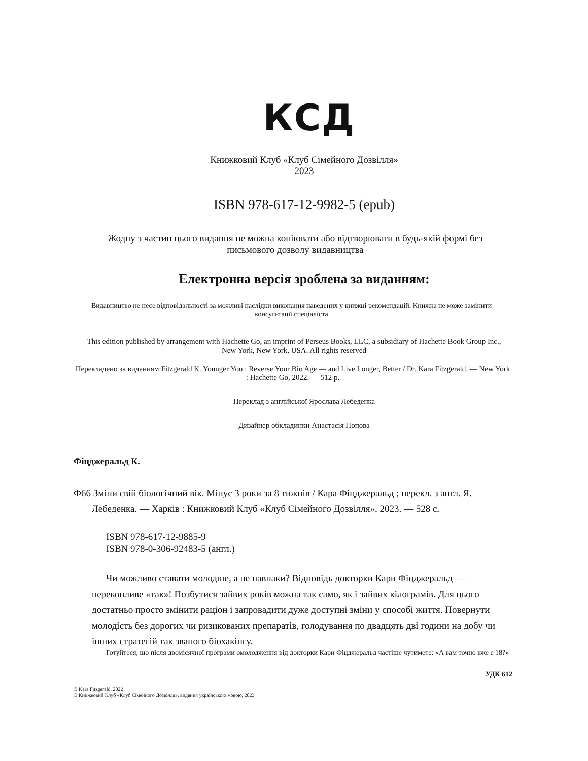КСД
Книжковий Клуб «Клуб Сімейного Дозвілля»
2023
ISBN 978-617-12-9982-5 (epub)
Жодну з частин цього видання не можна копіювати або відтворювати в будь-якій формі без письмового дозволу видавництва
Електронна версія зроблена за виданням:
Видавництво не несе відповідальності за можливі наслідки виконання наведених у книжці рекомендацій. Книжка не може замінити консультації спеціаліста
This edition published by arrangement with Hachette Go, an imprint of Perseus Books, LLC, a subsidiary of Hachette Book Group Inc., New York, New York, USA. All rights reserved
Перекладено за виданням:Fitzgerald K. Younger You : Reverse Your Bio Age — and Live Longer, Better / Dr. Kara Fitzgerald. — New York : Hachette Go, 2022. — 512 p.
Переклад з англійської Ярослава Лебеденка
Дизайнер обкладинки Анастасія Попова
Фіцджеральд К.
Ф66 Зміни свій біологічний вік. Мінус 3 роки за 8 тижнів / Кара Фіцджеральд ; перекл. з англ. Я. Лебеденка. — Харків : Книжковий Клуб «Клуб Сімейного Дозвілля», 2023. — 528 с.
ISBN 978-617-12-9885-9
ISBN 978-0-306-92483-5 (англ.)
Чи можливо ставати молодше, а не навпаки? Відповідь докторки Кари Фіцджеральд — переконливе «так»! Позбутися зайвих років можна так само, як і зайвих кілограмів. Для цього достатньо просто змінити раціон і запровадити дуже доступні зміни у способі життя. Повернути молодість без дорогих чи ризикованих препаратів, голодування по двадцять дві години на добу чи інших стратегій так званого біохакінгу.
Готуйтеся, що після двомісячної програми омолодження від докторки Кари Фіцджеральд частіше чутимете: «А вам точно вже є 18?»
УДК 612
© Kara Fitzgerald, 2022
© Книжковий Клуб «Клуб Сімейного Дозвілля», видання українською мовою, 2023